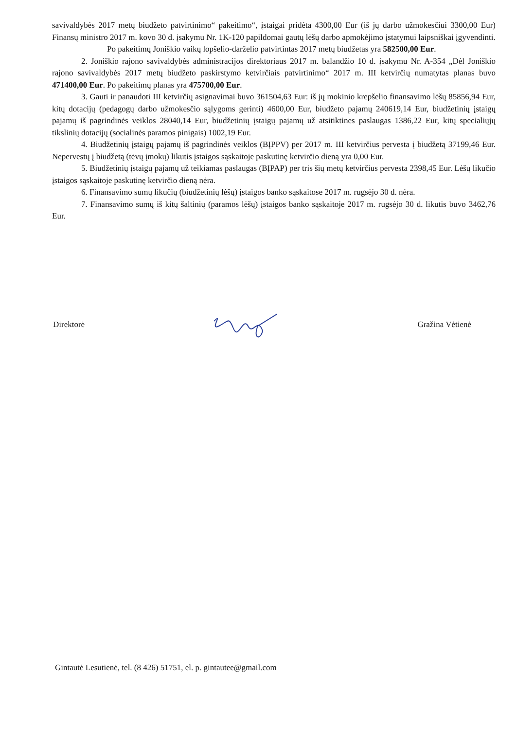savivaldybės 2017 metų biudžeto patvirtinimo“ pakeitimo“, įstaigai pridėta 4300,00 Eur (iš jų darbo užmokesčiui 3300,00 Eur) Finansų ministro 2017 m. kovo 30 d. įsakymu Nr. 1K-120 papildomai gautų lėšų darbo apmokėjimo įstatymui laipsniškai įgyvendinti.
Po pakeitimų Joniškio vaikų lopšelio-darželio patvirtintas 2017 metų biudžetas yra 582500,00 Eur.
2. Joniškio rajono savivaldybės administracijos direktoriaus 2017 m. balandžio 10 d. įsakymu Nr. A-354 „Dėl Joniškio rajono savivaldybės 2017 metų biudžeto paskirstymo ketvirčiais patvirtinimo“ 2017 m. III ketvirčių numatytas planas buvo 471400,00 Eur. Po pakeitimų planas yra 475700,00 Eur.
3. Gauti ir panaudoti III ketvirčių asignavimai buvo 361504,63 Eur: iš jų mokinio krepšelio finansavimo lėšų 85856,94 Eur, kitų dotacijų (pedagogų darbo užmokesčio sąlygoms gerinti) 4600,00 Eur, biudžeto pajamų 240619,14 Eur, biudžetinių įstaigų pajamų iš pagrindinės veiklos 28040,14 Eur, biudžetinių įstaigų pajamų už atsitiktines paslaugas 1386,22 Eur, kitų specialiųjų tikslinių dotacijų (socialinės paramos pinigais) 1002,19 Eur.
4. Biudžetinių įstaigų pajamų iš pagrindinės veiklos (BĮPPV) per 2017 m. III ketvirčius pervesta į biudžetą 37199,46 Eur. Nepervestų į biudžetą (tėvų įmokų) likutis įstaigos sąskaitoje paskutinę ketvirčio dieną yra 0,00 Eur.
5. Biudžetinių įstaigų pajamų už teikiamas paslaugas (BĮPAP) per tris šių metų ketvirčius pervesta 2398,45 Eur. Lėšų likučio įstaigos sąskaitoje paskutinę ketvirčio dieną nėra.
6. Finansavimo sumų likučių (biudžetinių lėšų) įstaigos banko sąskaitose 2017 m. rugsėjo 30 d. nėra.
7. Finansavimo sumų iš kitų šaltinių (paramos lėšų) įstaigos banko sąskaitoje 2017 m. rugsėjo 30 d. likutis buvo 3462,76 Eur.
Direktorė Gražina Vėtienė
Gintautė Lesutienė, tel. (8 426) 51751, el. p. gintautee@gmail.com